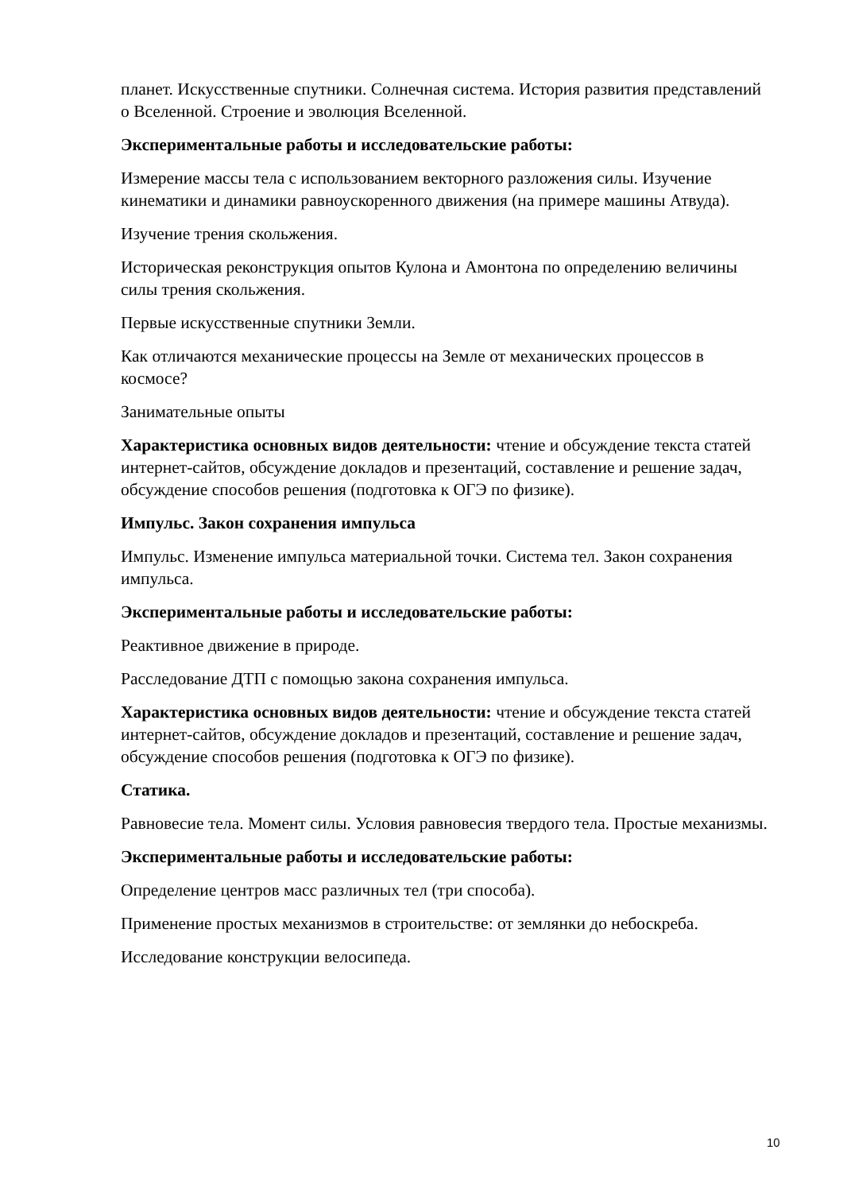планет. Искусственные спутники. Солнечная система. История развития представлений о Вселенной. Строение и эволюция Вселенной.
Экспериментальные работы и исследовательские работы:
Измерение массы тела с использованием векторного разложения силы. Изучение кинематики и динамики равноускоренного движения (на примере машины Атвуда).
Изучение трения скольжения.
Историческая реконструкция опытов Кулона и Амонтона по определению величины силы трения скольжения.
Первые искусственные спутники Земли.
Как отличаются механические процессы на Земле от механических процессов в космосе?
Занимательные опыты
Характеристика основных видов деятельности: чтение и обсуждение текста статей интернет-сайтов, обсуждение докладов и презентаций, составление и решение задач, обсуждение способов решения (подготовка к ОГЭ по физике).
Импульс. Закон сохранения импульса
Импульс. Изменение импульса материальной точки. Система тел. Закон сохранения импульса.
Экспериментальные работы и исследовательские работы:
Реактивное движение в природе.
Расследование ДТП с помощью закона сохранения импульса.
Характеристика основных видов деятельности: чтение и обсуждение текста статей интернет-сайтов, обсуждение докладов и презентаций, составление и решение задач, обсуждение способов решения (подготовка к ОГЭ по физике).
Статика.
Равновесие тела. Момент силы. Условия равновесия твердого тела. Простые механизмы.
Экспериментальные работы и исследовательские работы:
Определение центров масс различных тел (три способа).
Применение простых механизмов в строительстве: от землянки до небоскреба.
Исследование конструкции велосипеда.
10